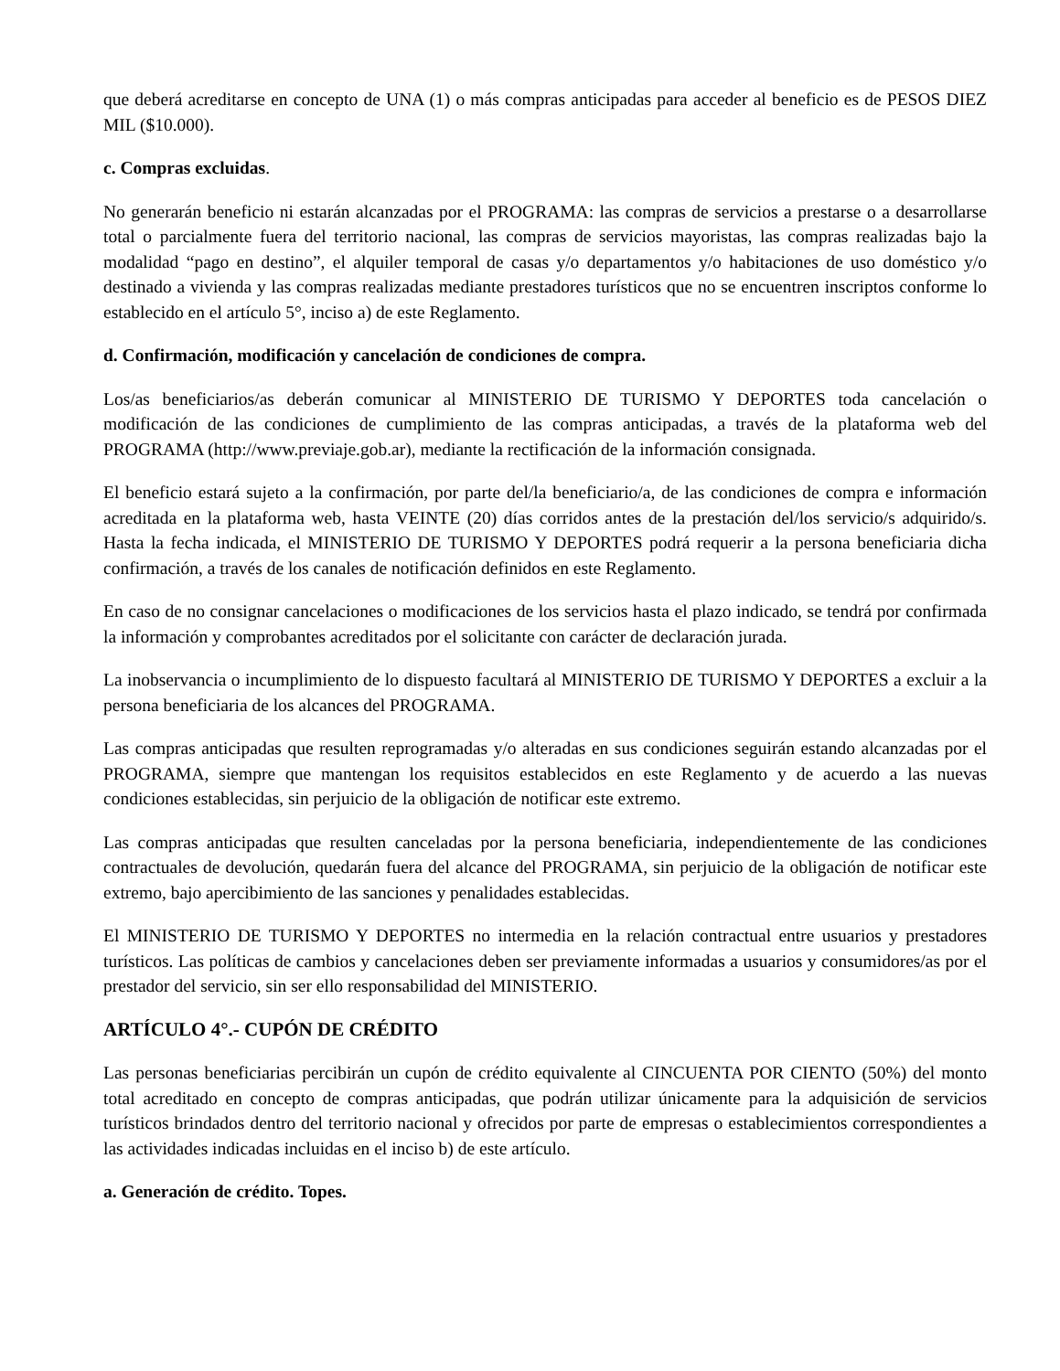que deberá acreditarse en concepto de UNA (1) o más compras anticipadas para acceder al beneficio es de PESOS DIEZ MIL ($10.000).
c. Compras excluidas.
No generarán beneficio ni estarán alcanzadas por el PROGRAMA: las compras de servicios a prestarse o a desarrollarse total o parcialmente fuera del territorio nacional, las compras de servicios mayoristas, las compras realizadas bajo la modalidad “pago en destino”, el alquiler temporal de casas y/o departamentos y/o habitaciones de uso doméstico y/o destinado a vivienda y las compras realizadas mediante prestadores turísticos que no se encuentren inscriptos conforme lo establecido en el artículo 5°, inciso a) de este Reglamento.
d. Confirmación, modificación y cancelación de condiciones de compra.
Los/as beneficiarios/as deberán comunicar al MINISTERIO DE TURISMO Y DEPORTES toda cancelación o modificación de las condiciones de cumplimiento de las compras anticipadas, a través de la plataforma web del PROGRAMA (http://www.previaje.gob.ar), mediante la rectificación de la información consignada.
El beneficio estará sujeto a la confirmación, por parte del/la beneficiario/a, de las condiciones de compra e información acreditada en la plataforma web, hasta VEINTE (20) días corridos antes de la prestación del/los servicio/s adquirido/s. Hasta la fecha indicada, el MINISTERIO DE TURISMO Y DEPORTES podrá requerir a la persona beneficiaria dicha confirmación, a través de los canales de notificación definidos en este Reglamento.
En caso de no consignar cancelaciones o modificaciones de los servicios hasta el plazo indicado, se tendrá por confirmada la información y comprobantes acreditados por el solicitante con carácter de declaración jurada.
La inobservancia o incumplimiento de lo dispuesto facultará al MINISTERIO DE TURISMO Y DEPORTES a excluir a la persona beneficiaria de los alcances del PROGRAMA.
Las compras anticipadas que resulten reprogramadas y/o alteradas en sus condiciones seguirán estando alcanzadas por el PROGRAMA, siempre que mantengan los requisitos establecidos en este Reglamento y de acuerdo a las nuevas condiciones establecidas, sin perjuicio de la obligación de notificar este extremo.
Las compras anticipadas que resulten canceladas por la persona beneficiaria, independientemente de las condiciones contractuales de devolución, quedarán fuera del alcance del PROGRAMA, sin perjuicio de la obligación de notificar este extremo, bajo apercibimiento de las sanciones y penalidades establecidas.
El MINISTERIO DE TURISMO Y DEPORTES no intermedia en la relación contractual entre usuarios y prestadores turísticos. Las políticas de cambios y cancelaciones deben ser previamente informadas a usuarios y consumidores/as por el prestador del servicio, sin ser ello responsabilidad del MINISTERIO.
ARTÍCULO 4°.- CUPÓN DE CRÉDITO
Las personas beneficiarias percibirán un cupón de crédito equivalente al CINCUENTA POR CIENTO (50%) del monto total acreditado en concepto de compras anticipadas, que podrán utilizar únicamente para la adquisición de servicios turísticos brindados dentro del territorio nacional y ofrecidos por parte de empresas o establecimientos correspondientes a las actividades indicadas incluidas en el inciso b) de este artículo.
a. Generación de crédito. Topes.